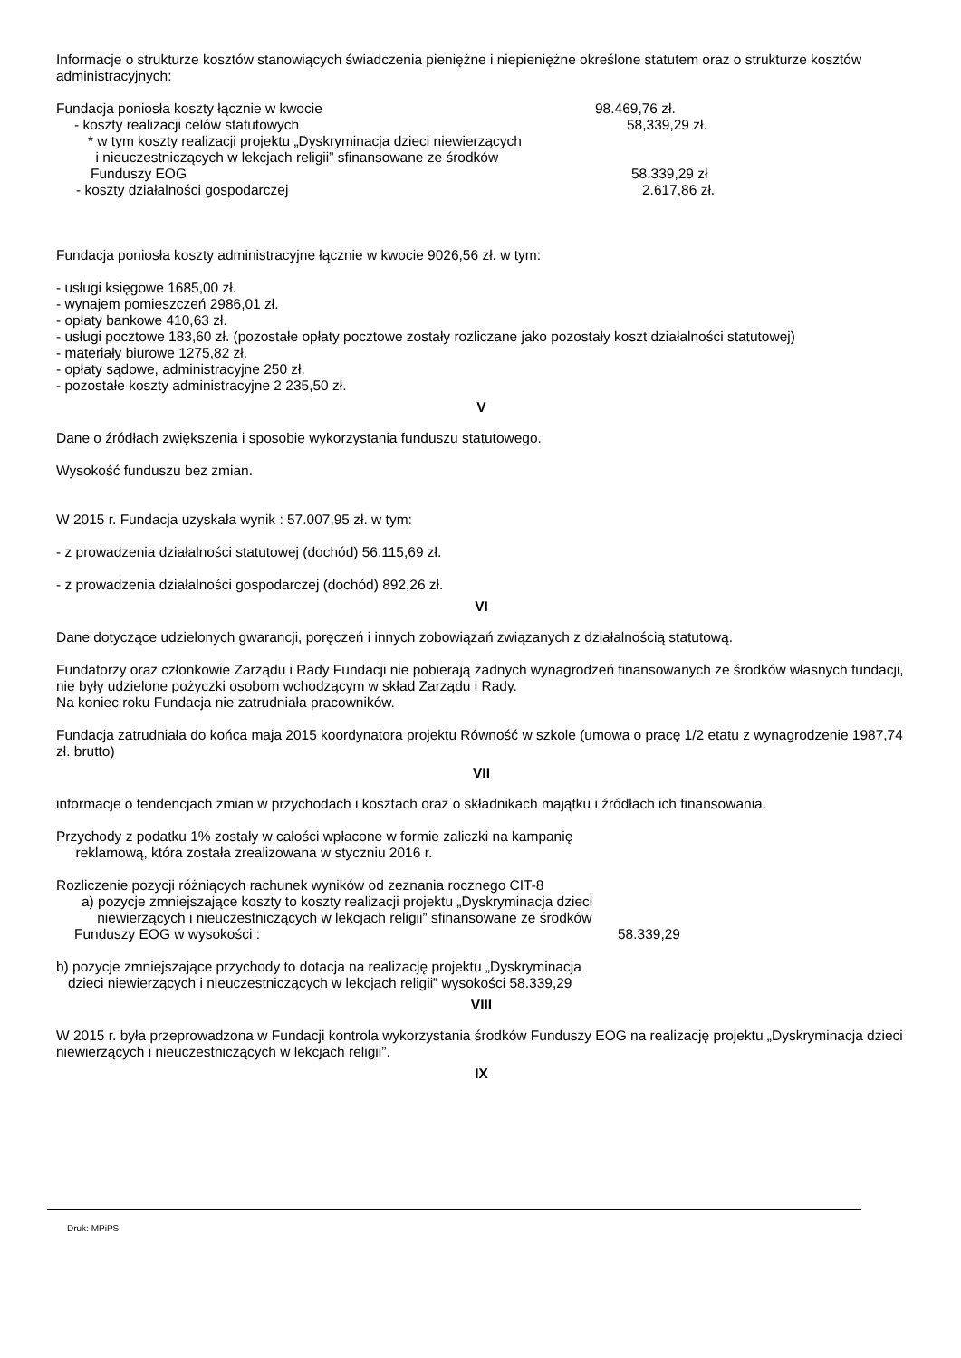Informacje o strukturze kosztów stanowiących świadczenia pieniężne i niepieniężne określone statutem oraz o strukturze kosztów administracyjnych:
Fundacja poniosła koszty łącznie w kwocie 98.469,76 zł.
- koszty realizacji celów statutowych 58,339,29 zł.
* w tym koszty realizacji projektu „Dyskryminacja dzieci niewierzących
i nieuczestniczących w lekcjach religii” sfinansowane ze środków
Funduszy EOG 58.339,29 zł
- koszty działalności gospodarczej 2.617,86 zł.
Fundacja poniosła koszty administracyjne łącznie w kwocie 9026,56 zł. w tym:
- usługi księgowe 1685,00 zł.
- wynajem pomieszczeń 2986,01 zł.
- opłaty bankowe 410,63 zł.
- usługi pocztowe 183,60 zł. (pozostałe opłaty pocztowe zostały rozliczane jako pozostały koszt działalności statutowej)
- materiały biurowe 1275,82 zł.
- opłaty sądowe, administracyjne 250 zł.
- pozostałe koszty administracyjne 2 235,50 zł.
V
Dane o źródłach zwiększenia i sposobie wykorzystania funduszu statutowego.
Wysokość funduszu bez zmian.
W 2015 r. Fundacja uzyskała wynik : 57.007,95 zł. w tym:
- z prowadzenia działalności statutowej (dochód) 56.115,69 zł.
- z prowadzenia działalności gospodarczej (dochód) 892,26 zł.
VI
Dane dotyczące udzielonych gwarancji, poręczeń i innych zobowiązań związanych z działalnością statutową.
Fundatorzy oraz członkowie Zarządu i Rady Fundacji nie pobierają żadnych wynagrodzeń finansowanych ze środków własnych fundacji, nie były udzielone pożyczki osobom wchodzącym w skład Zarządu i Rady.
Na koniec roku Fundacja nie zatrudniała pracowników.
Fundacja zatrudniała do końca maja 2015 koordynatora projektu Równość w szkole (umowa o pracę 1/2 etatu z wynagrodzenie 1987,74 zł. brutto)
VII
informacje o tendencjach zmian w przychodach i kosztach oraz o składnikach majątku i źródłach ich finansowania.
Przychody z podatku 1% zostały w całości wpłacone w formie zaliczki na kampanię
reklamową, która została zrealizowana w styczniu 2016 r.
Rozliczenie pozycji różniących rachunek wyników od zeznania rocznego CIT-8
a) pozycje zmniejszające koszty to koszty realizacji projektu „Dyskryminacja dzieci
niewierzących i nieuczestniczących w lekcjach religii” sfinansowane ze środków
Funduszy EOG w wysokości : 58.339,29
b) pozycje zmniejszające przychody to dotacja na realizację projektu „Dyskryminacja
dzieci niewierzących i nieuczestniczących w lekcjach religii” wysokości 58.339,29
VIII
W 2015 r. była przeprowadzona w Fundacji kontrola wykorzystania środków Funduszy EOG na realizację projektu „Dyskryminacja dzieci niewierzących i nieuczestniczących w lekcjach religii”.
IX
Druk: MPiPS